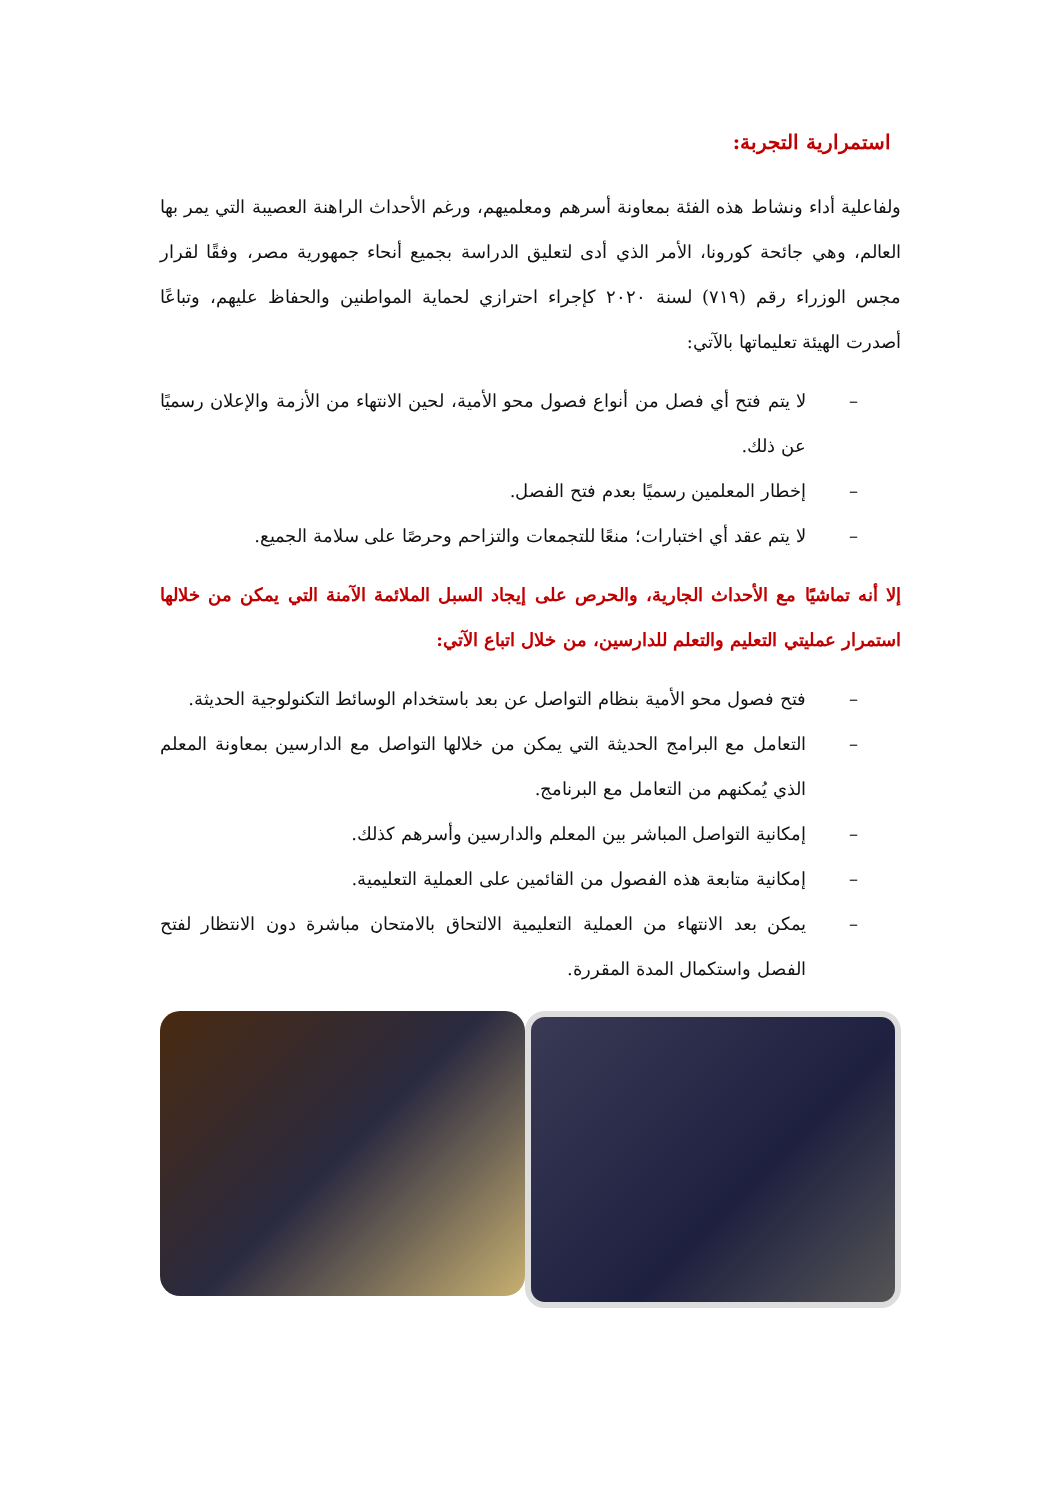استمرارية التجربة:
ولفاعلية أداء ونشاط هذه الفئة بمعاونة أسرهم ومعلميهم، ورغم الأحداث الراهنة العصيبة التي يمر بها العالم، وهي جائحة كورونا، الأمر الذي أدى لتعليق الدراسة بجميع أنحاء جمهورية مصر، وفقًا لقرار مجس الوزراء رقم (٧١٩) لسنة ٢٠٢٠ كإجراء احترازي لحماية المواطنين والحفاظ عليهم، وتباعًا أصدرت الهيئة تعليماتها بالآتي:
– لا يتم فتح أي فصل من أنواع فصول محو الأمية، لحين الانتهاء من الأزمة والإعلان رسميًا عن ذلك.
– إخطار المعلمين رسميًا بعدم فتح الفصل.
– لا يتم عقد أي اختبارات؛ منعًا للتجمعات والتزاحم وحرصًا على سلامة الجميع.
إلا أنه تماشيًا مع الأحداث الجارية، والحرص على إيجاد السبل الملائمة الآمنة التي يمكن من خلالها استمرار عمليتي التعليم والتعلم للدارسين، من خلال اتباع الآتي:
– فتح فصول محو الأمية بنظام التواصل عن بعد باستخدام الوسائط التكنولوجية الحديثة.
– التعامل مع البرامج الحديثة التي يمكن من خلالها التواصل مع الدارسين بمعاونة المعلم الذي يُمكنهم من التعامل مع البرنامج.
– إمكانية التواصل المباشر بين المعلم والدارسين وأسرهم كذلك.
– إمكانية متابعة هذه الفصول من القائمين على العملية التعليمية.
– يمكن بعد الانتهاء من العملية التعليمية الالتحاق بالامتحان مباشرة دون الانتظار لفتح الفصل واستكمال المدة المقررة.